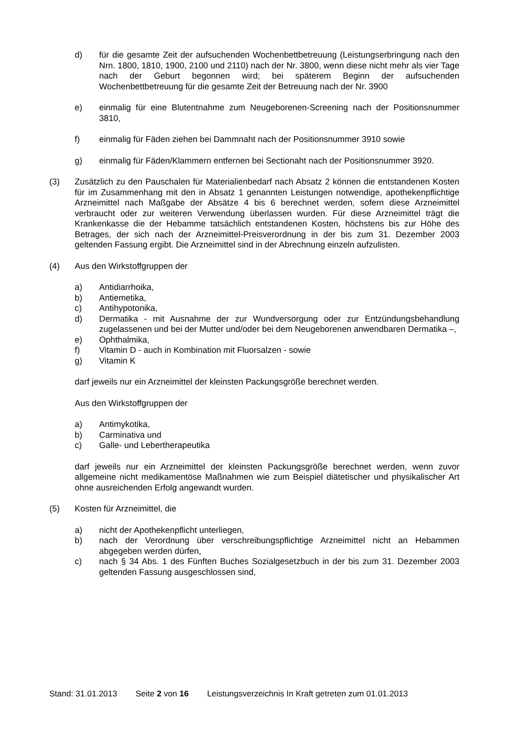d) für die gesamte Zeit der aufsuchenden Wochenbettbetreuung (Leistungserbringung nach den Nrn. 1800, 1810, 1900, 2100 und 2110) nach der Nr. 3800, wenn diese nicht mehr als vier Tage nach der Geburt begonnen wird; bei späterem Beginn der aufsuchenden Wochenbettbetreuung für die gesamte Zeit der Betreuung nach der Nr. 3900
e) einmalig für eine Blutentnahme zum Neugeborenen-Screening nach der Positionsnummer 3810,
f) einmalig für Fäden ziehen bei Dammnaht nach der Positionsnummer 3910 sowie
g) einmalig für Fäden/Klammern entfernen bei Sectionaht nach der Positionsnummer 3920.
(3) Zusätzlich zu den Pauschalen für Materialienbedarf nach Absatz 2 können die entstandenen Kosten für im Zusammenhang mit den in Absatz 1 genannten Leistungen notwendige, apothekenpflichtige Arzneimittel nach Maßgabe der Absätze 4 bis 6 berechnet werden, sofern diese Arzneimittel verbraucht oder zur weiteren Verwendung überlassen wurden. Für diese Arzneimittel trägt die Krankenkasse die der Hebamme tatsächlich entstandenen Kosten, höchstens bis zur Höhe des Betrages, der sich nach der Arzneimittel-Preisverordnung in der bis zum 31. Dezember 2003 geltenden Fassung ergibt. Die Arzneimittel sind in der Abrechnung einzeln aufzulisten.
(4) Aus den Wirkstoffgruppen der
a) Antidiarrhoika,
b) Antiemetika,
c) Antihypotonika,
d) Dermatika - mit Ausnahme der zur Wundversorgung oder zur Entzündungsbehandlung zugelassenen und bei der Mutter und/oder bei dem Neugeborenen anwendbaren Dermatika –,
e) Ophthalmika,
f) Vitamin D - auch in Kombination mit Fluorsalzen - sowie
g) Vitamin K
darf jeweils nur ein Arzneimittel der kleinsten Packungsgröße berechnet werden.
Aus den Wirkstoffgruppen der
a) Antimykotika,
b) Carminativa und
c) Galle- und Lebertherapeutika
darf jeweils nur ein Arzneimittel der kleinsten Packungsgröße berechnet werden, wenn zuvor allgemeine nicht medikamentöse Maßnahmen wie zum Beispiel diätetischer und physikalischer Art ohne ausreichenden Erfolg angewandt wurden.
(5) Kosten für Arzneimittel, die
a) nicht der Apothekenpflicht unterliegen,
b) nach der Verordnung über verschreibungspflichtige Arzneimittel nicht an Hebammen abgegeben werden dürfen,
c) nach § 34 Abs. 1 des Fünften Buches Sozialgesetzbuch in der bis zum 31. Dezember 2003 geltenden Fassung ausgeschlossen sind,
Stand: 31.01.2013 Seite 2 von 16 Leistungsverzeichnis In Kraft getreten zum 01.01.2013